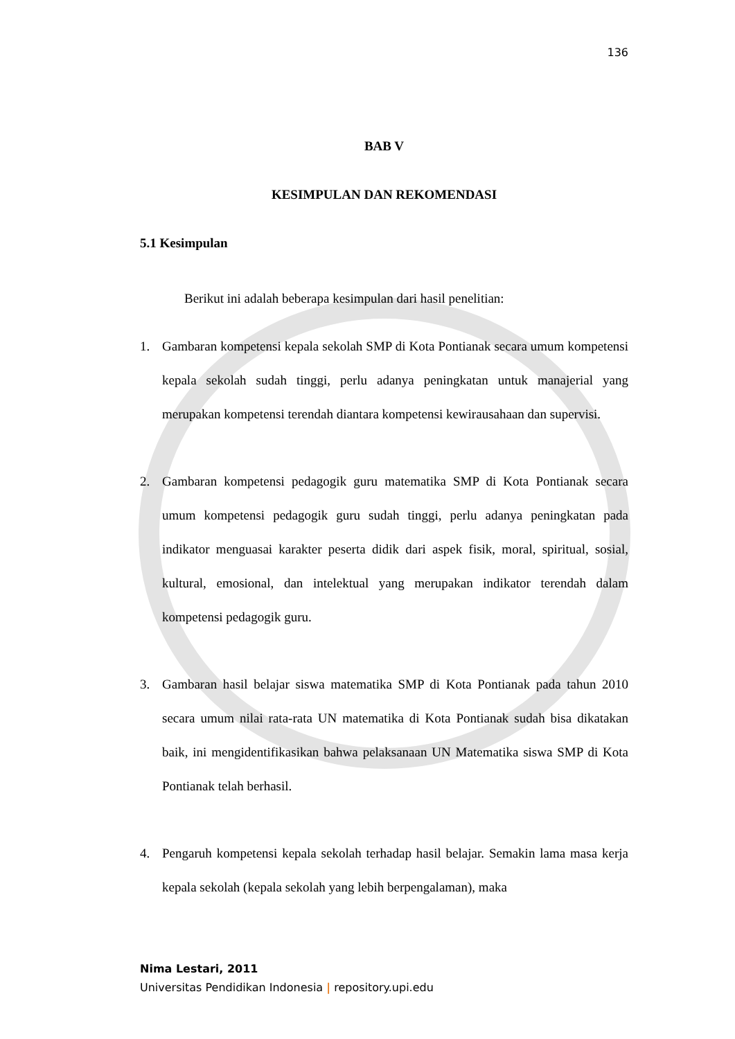136
BAB V
KESIMPULAN DAN REKOMENDASI
5.1 Kesimpulan
Berikut ini adalah beberapa kesimpulan dari hasil penelitian:
1. Gambaran kompetensi kepala sekolah SMP di Kota Pontianak secara umum kompetensi kepala sekolah sudah tinggi, perlu adanya peningkatan untuk manajerial yang merupakan kompetensi terendah diantara kompetensi kewirausahaan dan supervisi.
2. Gambaran kompetensi pedagogik guru matematika SMP di Kota Pontianak secara umum kompetensi pedagogik guru sudah tinggi, perlu adanya peningkatan pada indikator menguasai karakter peserta didik dari aspek fisik, moral, spiritual, sosial, kultural, emosional, dan intelektual yang merupakan indikator terendah dalam kompetensi pedagogik guru.
3. Gambaran hasil belajar siswa matematika SMP di Kota Pontianak pada tahun 2010 secara umum nilai rata-rata UN matematika di Kota Pontianak sudah bisa dikatakan baik, ini mengidentifikasikan bahwa pelaksanaan UN Matematika siswa SMP di Kota Pontianak telah berhasil.
4. Pengaruh kompetensi kepala sekolah terhadap hasil belajar. Semakin lama masa kerja kepala sekolah (kepala sekolah yang lebih berpengalaman), maka
Nima Lestari, 2011
Universitas Pendidikan Indonesia | repository.upi.edu